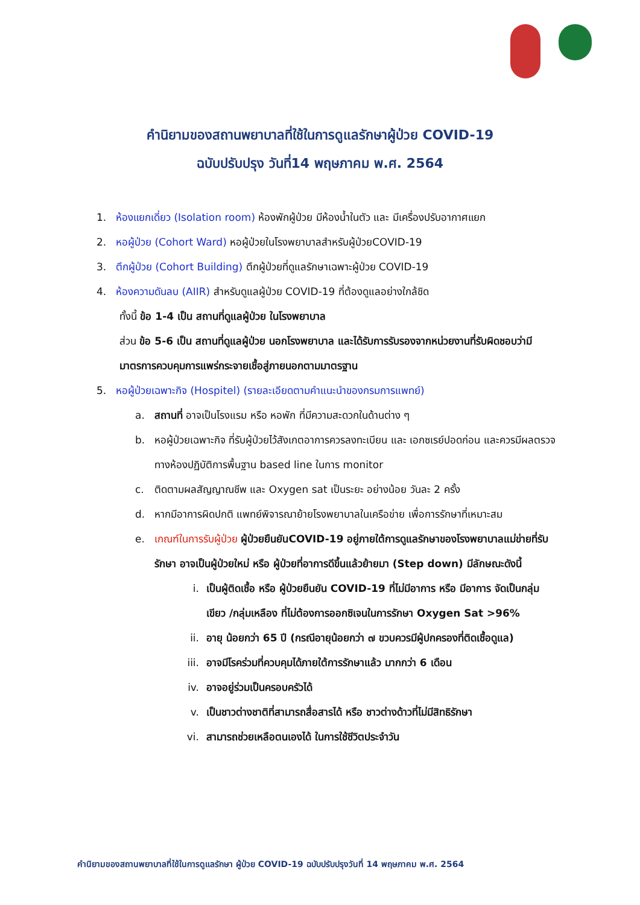คำนิยามของสถานพยาบาลที่ใช้ในการดูแลรักษาผู้ป่วย COVID-19
ฉบับปรับปรุง วันที่14 พฤษภาคม พ.ศ. 2564
1. ห้องแยกเดี่ยว (Isolation room) ห้องพักผู้ป่วย มีห้องน้ำในตัว และ มีเครื่องปรับอากาศแยก
2. หอผู้ป่วย (Cohort Ward) หอผู้ป่วยในโรงพยาบาลสำหรับผู้ป่วยCOVID-19
3. ตึกผู้ป่วย (Cohort Building) ตึกผู้ป่วยที่ดูแลรักษาเฉพาะผู้ป่วย COVID-19
4. ห้องความดันลบ (AIIR) สำหรับดูแลผู้ป่วย COVID-19 ที่ต้องดูแลอย่างใกล้ชิด
ทั้งนี้ ข้อ 1-4 เป็น สถานที่ดูแลผู้ป่วย ในโรงพยาบาล
ส่วน ข้อ 5-6 เป็น สถานที่ดูแลผู้ป่วย นอกโรงพยาบาล และได้รับการรับรองจากหน่วยงานที่รับผิดชอบว่ามีมาตรการควบคุมการแพร่กระจายเชื้อสู่ภายนอกตามมาตรฐาน
5. หอผู้ป่วยเฉพาะกิจ (Hospitel) (รายละเอียดตามคำแนะนำของกรมการแพทย์)
a. สถานที่ อาจเป็นโรงแรม หรือ หอพัก ที่มีความสะดวกในด้านต่าง ๆ
b. หอผู้ป่วยเฉพาะกิจ ที่รับผู้ป่วยไว้สังเกตอาการควรลงทะเบียน และ เอกซเรย์ปอดก่อน และควรมีผลตรวจทางห้องปฏิบัติการพื้นฐาน based line ในการ monitor
c. ติดตามผลสัญญาณชีพ และ Oxygen sat เป็นระยะ อย่างน้อย วันละ 2 ครั้ง
d. หากมีอาการผิดปกติ แพทย์พิจารณาย้ายโรงพยาบาลในเครือข่าย เพื่อการรักษาที่เหมาะสม
e. เกณฑ์ในการรับผู้ป่วย ผู้ป่วยยืนยันCOVID-19 อยู่ภายใต้การดูแลรักษาของโรงพยาบาลแม่ข่ายที่รับรักษา อาจเป็นผู้ป่วยใหม่ หรือ ผู้ป่วยที่อาการดีขึ้นแล้วย้ายมา (Step down) มีลักษณะดังนี้
i. เป็นผู้ติดเชื้อ หรือ ผู้ป่วยยืนยัน COVID-19 ที่ไม่มีอาการ หรือ มีอาการ จัดเป็นกลุ่ม เขียว /กลุ่มเหลือง ที่ไม่ต้องการออกซิเจนในการรักษา Oxygen Sat >96%
ii. อายุ น้อยกว่า 65 ปี (กรณีอายุน้อยกว่า ๗ ขวบควรมีผู้ปกครองที่ติดเชื้อดูแล)
iii. อาจมีโรคร่วมที่ควบคุมได้ภายใต้การรักษาแล้ว มากกว่า 6 เดือน
iv. อาจอยู่ร่วมเป็นครอบครัวได้
v. เป็นชาวต่างชาติที่สามารถสื่อสารได้ หรือ ชาวต่างด้าวที่ไม่มีสิทธิรักษา
vi. สามารถช่วยเหลือตนเองได้ ในการใช้ชีวิตประจำวัน
คำนิยามของสถานพยาบาลที่ใช้ในการดูแลรักษา ผู้ป่วย COVID-19 ฉบับปรับปรุงวันที่ 14 พฤษภาคม พ.ศ. 2564